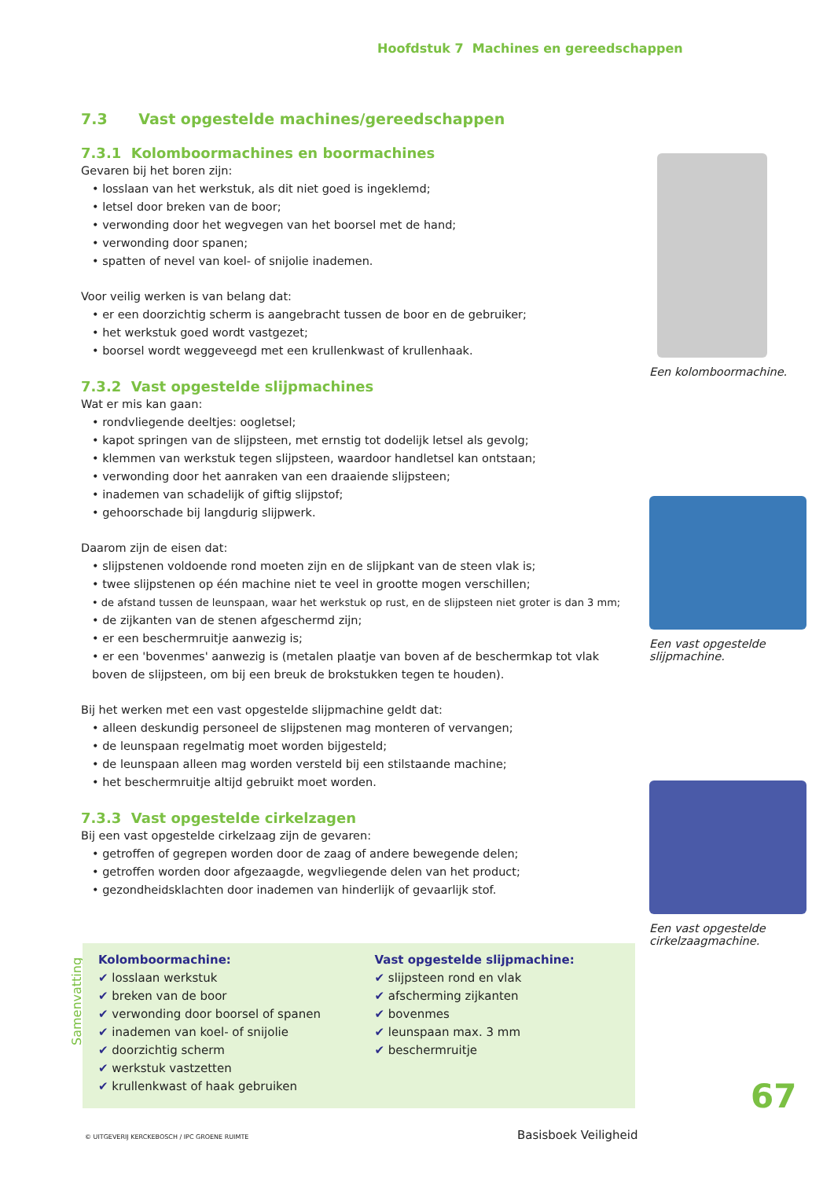Hoofdstuk 7 Machines en gereedschappen
7.3 Vast opgestelde machines/gereedschappen
7.3.1 Kolomboormachines en boormachines
Gevaren bij het boren zijn:
• losslaan van het werkstuk, als dit niet goed is ingeklemd;
• letsel door breken van de boor;
• verwonding door het wegvegen van het boorsel met de hand;
• verwonding door spanen;
• spatten of nevel van koel- of snijolie inademen.
Voor veilig werken is van belang dat:
• er een doorzichtig scherm is aangebracht tussen de boor en de gebruiker;
• het werkstuk goed wordt vastgezet;
• boorsel wordt weggeveegd met een krullenkwast of krullenhaak.
7.3.2 Vast opgestelde slijpmachines
Wat er mis kan gaan:
• rondvliegende deeltjes: oogletsel;
• kapot springen van de slijpsteen, met ernstig tot dodelijk letsel als gevolg;
• klemmen van werkstuk tegen slijpsteen, waardoor handletsel kan ontstaan;
• verwonding door het aanraken van een draaiende slijpsteen;
• inademen van schadelijk of giftig slijpstof;
• gehoorschade bij langdurig slijpwerk.
Daarom zijn de eisen dat:
• slijpstenen voldoende rond moeten zijn en de slijpkant van de steen vlak is;
• twee slijpstenen op één machine niet te veel in grootte mogen verschillen;
• de afstand tussen de leunspaan, waar het werkstuk op rust, en de slijpsteen niet groter is dan 3 mm;
• de zijkanten van de stenen afgeschermd zijn;
• er een beschermruitje aanwezig is;
• er een 'bovenmes' aanwezig is (metalen plaatje van boven af de beschermkap tot vlak boven de slijpsteen, om bij een breuk de brokstukken tegen te houden).
Bij het werken met een vast opgestelde slijpmachine geldt dat:
• alleen deskundig personeel de slijpstenen mag monteren of vervangen;
• de leunspaan regelmatig moet worden bijgesteld;
• de leunspaan alleen mag worden versteld bij een stilstaande machine;
• het beschermruitje altijd gebruikt moet worden.
7.3.3 Vast opgestelde cirkelzagen
Bij een vast opgestelde cirkelzaag zijn de gevaren:
• getroffen of gegrepen worden door de zaag of andere bewegende delen;
• getroffen worden door afgezaagde, wegvliegende delen van het product;
• gezondheidsklachten door inademen van hinderlijk of gevaarlijk stof.
Een kolomboormachine.
Een vast opgestelde slijpmachine.
Een vast opgestelde cirkelzaagmachine.
Samenvatting
Kolomboormachine:
✔ losslaan werkstuk
✔ breken van de boor
✔ verwonding door boorsel of spanen
✔ inademen van koel- of snijolie
✔ doorzichtig scherm
✔ werkstuk vastzetten
✔ krullenkwast of haak gebruiken
Vast opgestelde slijpmachine:
✔ slijpsteen rond en vlak
✔ afscherming zijkanten
✔ bovenmes
✔ leunspaan max. 3 mm
✔ beschermruitje
67
© UITGEVERIJ KERCKEBOSCH / IPC GROENE RUIMTE
Basisboek Veiligheid